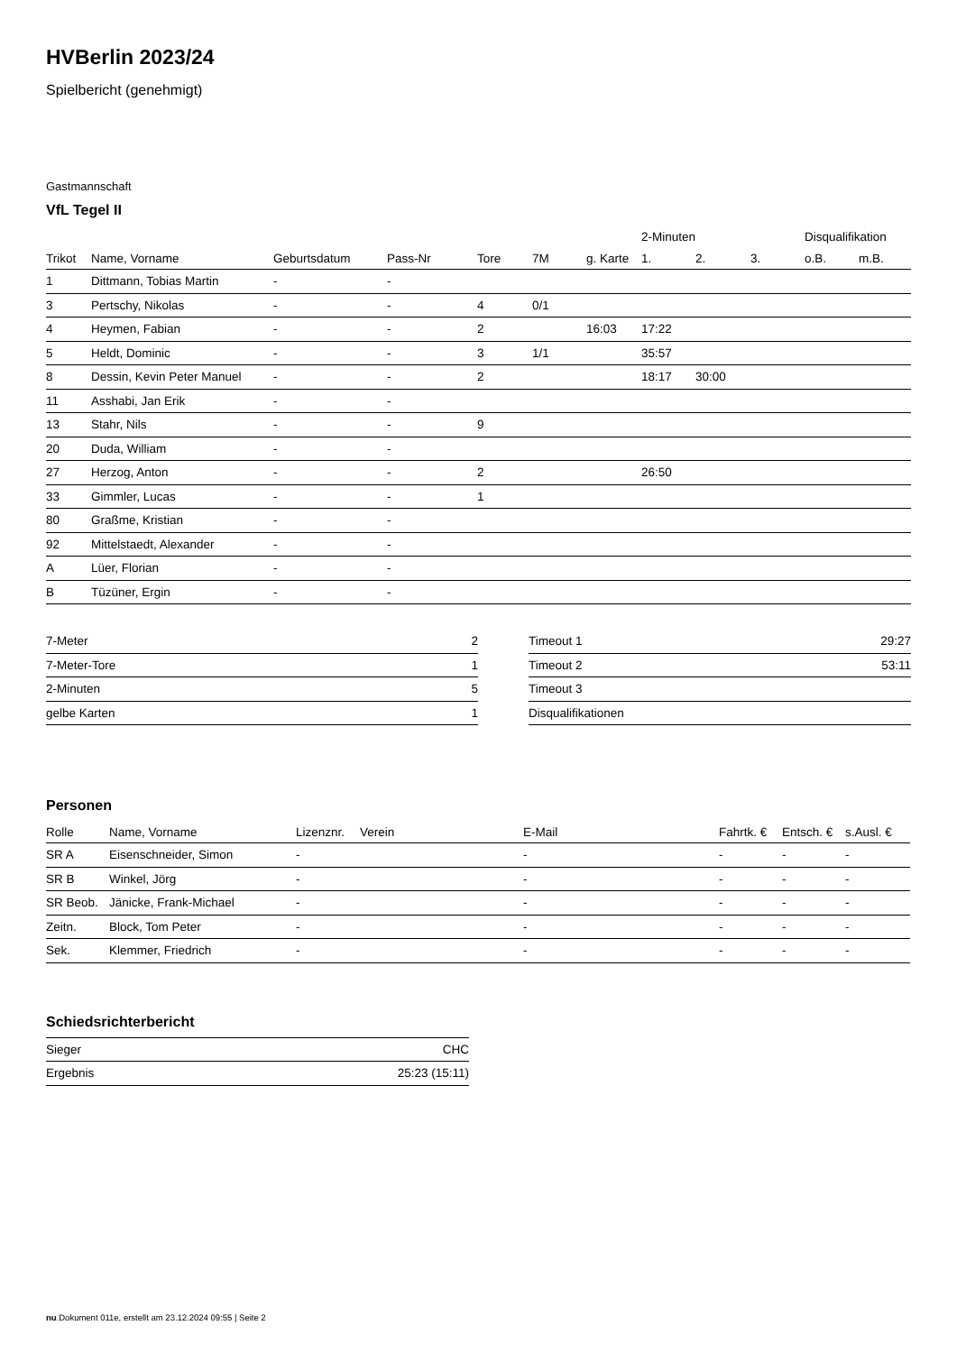HVBerlin 2023/24
Spielbericht (genehmigt)
Gastmannschaft
VfL Tegel II
| | | | | | | | 2-Minuten | | | Disqualifikation | |
| --- | --- | --- | --- | --- | --- | --- | --- | --- | --- | --- | --- |
| Trikot | Name, Vorname | Geburtsdatum | Pass-Nr | Tore | 7M | g. Karte | 1. | 2. | 3. | o.B. | m.B. |
| 1 | Dittmann, Tobias Martin | - | - | | | | | | | | |
| 3 | Pertschy, Nikolas | - | - | 4 | 0/1 | | | | | | |
| 4 | Heymen, Fabian | - | - | 2 | | 16:03 | 17:22 | | | | |
| 5 | Heldt, Dominic | - | - | 3 | 1/1 | | 35:57 | | | | |
| 8 | Dessin, Kevin Peter Manuel | - | - | 2 | | | 18:17 | 30:00 | | | |
| 11 | Asshabi, Jan Erik | - | - | | | | | | | | |
| 13 | Stahr, Nils | - | - | 9 | | | | | | | |
| 20 | Duda, William | - | - | | | | | | | | |
| 27 | Herzog, Anton | - | - | 2 | | | 26:50 | | | | |
| 33 | Gimmler, Lucas | - | - | 1 | | | | | | | |
| 80 | Graßme, Kristian | - | - | | | | | | | | |
| 92 | Mittelstaedt, Alexander | - | - | | | | | | | | |
| A | Lüer, Florian | - | - | | | | | | | | |
| B | Tüzüner, Ergin | - | - | | | | | | | | |
| 7-Meter | 2 |
| 7-Meter-Tore | 1 |
| 2-Minuten | 5 |
| gelbe Karten | 1 |
| Timeout 1 | 29:27 |
| Timeout 2 | 53:11 |
| Timeout 3 | |
| Disqualifikationen | |
Personen
| Rolle | Name, Vorname | Lizenznr. | Verein | E-Mail | Fahrtk. € | Entsch. € | s.Ausl. € |
| --- | --- | --- | --- | --- | --- | --- | --- |
| SR A | Eisenschneider, Simon | - | | - | - | - | - |
| SR B | Winkel, Jörg | - | | - | - | - | - |
| SR Beob. | Jänicke, Frank-Michael | - | | - | - | - | - |
| Zeitn. | Block, Tom Peter | - | | - | - | - | - |
| Sek. | Klemmer, Friedrich | - | | - | - | - | - |
Schiedsrichterbericht
| Sieger | CHC |
| Ergebnis | 25:23 (15:11) |
nu.Dokument 011e, erstellt am 23.12.2024 09:55 | Seite 2